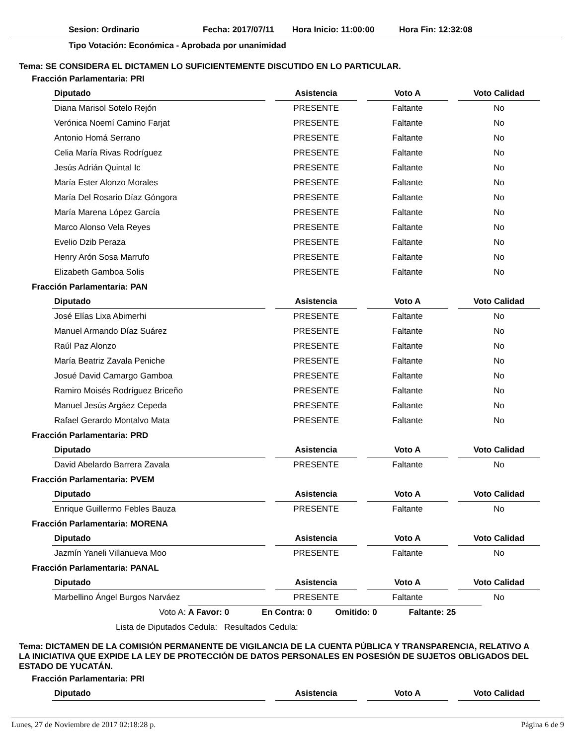Sesion: Ordinario Fecha: 2017/07/11 Hora Inicio: 11:00:00 Hora Fin: 12:32:08
Tipo Votación: Económica - Aprobada por unanimidad
Tema: SE CONSIDERA EL DICTAMEN LO SUFICIENTEMENTE DISCUTIDO EN LO PARTICULAR.
Fracción Parlamentaria: PRI
| Diputado | | Asistencia | | Voto A | | Voto Calidad |
| --- | --- | --- | --- | --- | --- | --- |
| Diana Marisol Sotelo Rejón | | PRESENTE | | Faltante | | No |
| Verónica Noemí Camino Farjat | | PRESENTE | | Faltante | | No |
| Antonio Homá Serrano | | PRESENTE | | Faltante | | No |
| Celia María Rivas Rodríguez | | PRESENTE | | Faltante | | No |
| Jesús Adrián Quintal Ic | | PRESENTE | | Faltante | | No |
| María Ester Alonzo Morales | | PRESENTE | | Faltante | | No |
| María Del Rosario Díaz Góngora | | PRESENTE | | Faltante | | No |
| María Marena López García | | PRESENTE | | Faltante | | No |
| Marco Alonso Vela Reyes | | PRESENTE | | Faltante | | No |
| Evelio Dzib Peraza | | PRESENTE | | Faltante | | No |
| Henry Arón Sosa Marrufo | | PRESENTE | | Faltante | | No |
| Elizabeth Gamboa Solis | | PRESENTE | | Faltante | | No |
Fracción Parlamentaria: PAN
| Diputado | | Asistencia | | Voto A | | Voto Calidad |
| --- | --- | --- | --- | --- | --- | --- |
| José Elías Lixa Abimerhi | | PRESENTE | | Faltante | | No |
| Manuel Armando Díaz Suárez | | PRESENTE | | Faltante | | No |
| Raúl Paz Alonzo | | PRESENTE | | Faltante | | No |
| María Beatriz Zavala Peniche | | PRESENTE | | Faltante | | No |
| Josué David Camargo Gamboa | | PRESENTE | | Faltante | | No |
| Ramiro Moisés Rodríguez Briceño | | PRESENTE | | Faltante | | No |
| Manuel Jesús Argáez Cepeda | | PRESENTE | | Faltante | | No |
| Rafael Gerardo Montalvo Mata | | PRESENTE | | Faltante | | No |
Fracción Parlamentaria: PRD
| Diputado | | Asistencia | | Voto A | | Voto Calidad |
| --- | --- | --- | --- | --- | --- | --- |
| David Abelardo Barrera Zavala | | PRESENTE | | Faltante | | No |
Fracción Parlamentaria: PVEM
| Diputado | | Asistencia | | Voto A | | Voto Calidad |
| --- | --- | --- | --- | --- | --- | --- |
| Enrique Guillermo Febles Bauza | | PRESENTE | | Faltante | | No |
Fracción Parlamentaria: MORENA
| Diputado | | Asistencia | | Voto A | | Voto Calidad |
| --- | --- | --- | --- | --- | --- | --- |
| Jazmín Yaneli Villanueva Moo | | PRESENTE | | Faltante | | No |
Fracción Parlamentaria: PANAL
| Diputado | | Asistencia | | Voto A | | Voto Calidad |
| --- | --- | --- | --- | --- | --- | --- |
| Marbellino Ángel Burgos Narváez | | PRESENTE | | Faltante | | No |
Voto A: A Favor: 0 En Contra: 0 Omitido: 0 Faltante: 25
Lista de Diputados Cedula: Resultados Cedula:
Tema: DICTAMEN DE LA COMISIÓN PERMANENTE DE VIGILANCIA DE LA CUENTA PÚBLICA Y TRANSPARENCIA, RELATIVO A LA INICIATIVA QUE EXPIDE LA LEY DE PROTECCIÓN DE DATOS PERSONALES EN POSESIÓN DE SUJETOS OBLIGADOS DEL ESTADO DE YUCATÁN.
Fracción Parlamentaria: PRI
| Diputado | | Asistencia | | Voto A | | Voto Calidad |
| --- | --- | --- | --- | --- | --- | --- |
Lunes, 27 de Noviembre de 2017 02:18:28 p. Página 6 de 9